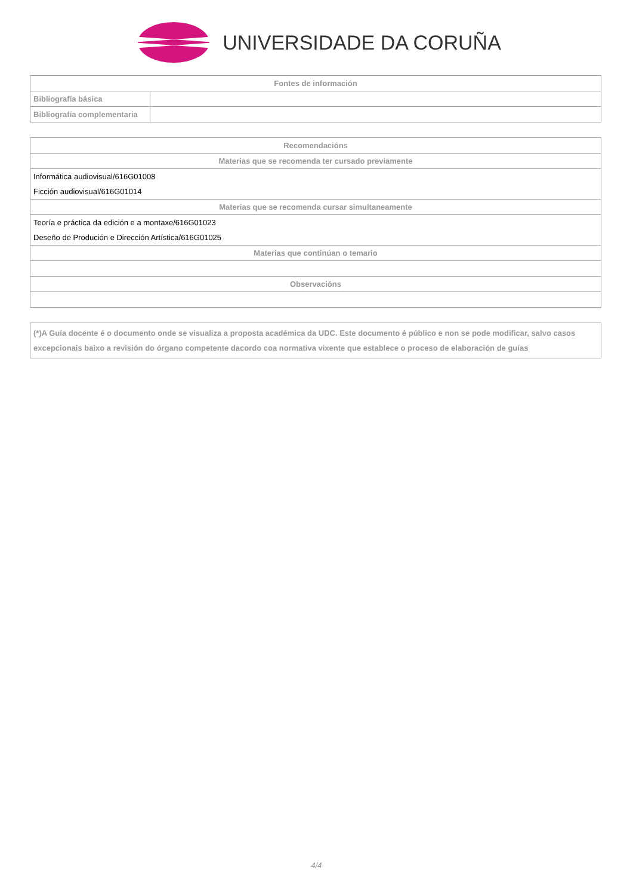UNIVERSIDADE DA CORUÑA
| Fontes de información | |
| --- | --- |
| Bibliografía básica | |
| Bibliografía complementaria | |
| Recomendacións |
| --- |
| Materias que se recomenda ter cursado previamente |
| Informática audiovisual/616G01008 |
| Ficción audiovisual/616G01014 |
| Materias que se recomenda cursar simultaneamente |
| Teoría e práctica da edición e a montaxe/616G01023 |
| Deseño de Produción e Dirección Artística/616G01025 |
| Materias que continúan o temario |
| Observacións |
| (*)A Guía docente é o documento onde se visualiza a proposta académica da UDC. Este documento é público e non se pode modificar, salvo casos excepcionais baixo a revisión do órgano competente dacordo coa normativa vixente que establece o proceso de elaboración de guías |
4/4